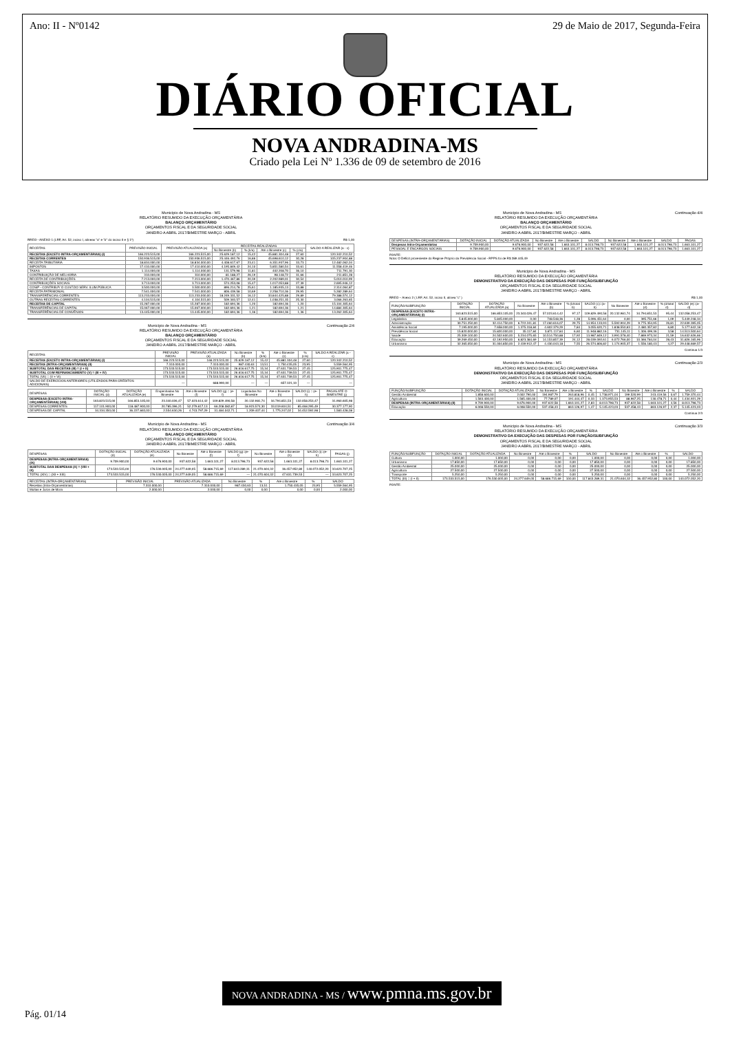Ano: II - Nº0142 29 de Maio de 2017, Segunda-Feira
DIÁRIO OFICIAL
NOVA ANDRADINA-MS
Criado pela Lei Nº 1.336 de 09 de setembro de 2016
Município de Nova Andradina - MS
RELATÓRIO RESUMIDO DA EXECUÇÃO ORÇAMENTÁRIA
BALANÇO ORÇAMENTÁRIO
ORÇAMENTOS FISCAL E DA SEGURIDADE SOCIAL
JANEIRO A ABRIL 2017/BIMESTRE MARÇO - ABRIL
RREO - ANEXO 1 (LRF, Art. 52, inciso I, alíneas "a" e "b" do inciso II e § 1º) R$ 1,00
| RECEITAS | PREVISÃO INICIAL | PREVISÃO ATUALIZADA (a) | RECEITAS REALIZADAS | | | | SALDO A REALIZAR (a - c) |
| --- | --- | --- | --- | --- | --- | --- | --- |
| | | | No Bimestre (b) | % (b/a) | Até o Bimestre (c) | % (c/a) | |
| RECEITAS (EXCETO INTRA-ORÇAMENTÁRIAS) (I) | 166.223.515,00 | 166.223.515,00 | 25.629.187,12 | 15,42 | 45.881.304,48 | 27,60 | 120.342.210,52 |
| RECEITAS CORRENTES | 150.936.515,00 | 150.936.515,00 | 25.446.492,76 | 16,86 | 45.698.610,12 | 30,28 | 105.237.904,88 |
| RECEITA TRIBUTÁRIA | 18.834.000,00 | 18.834.000,00 | 4.408.617,67 | 23,41 | 6.351.937,96 | 33,73 | 12.482.062,04 |
| IMPOSTOS | 17.410.000,00 | 17.410.000,00 | 4.195.849,42 | 24,10 | 5.851.580,54 | 33,61 | 11.558.419,46 |
| TAXAS | 1.114.000,00 | 1.114.000,00 | 131.579,98 | 11,81 | 402.208,70 | 36,10 | 711.791,30 |
| CONTRIBUIÇÃO DE MELHORIA | 310.000,00 | 310.000,00 | 81.188,27 | 26,19 | 98.148,72 | 31,66 | 211.851,28 |
| RECEITA DE CONTRIBUIÇÕES | 7.213.000,00 | 7.213.000,00 | 1.470.467,86 | 20,39 | 2.202.989,01 | 30,54 | 5.010.010,99 |
| CONTRIBUIÇÕES SOCIAIS | 3.713.000,00 | 3.713.000,00 | 574.253,08 | 15,47 | 1.017.053,88 | 27,39 | 2.695.946,12 |
| COSIP - CONTRIB.P/ O CUST.DO SERV. ILUM.PÚBLICA | 3.500.000,00 | 3.500.000,00 | 896.214,78 | 25,61 | 1.185.935,13 | 33,88 | 2.314.064,87 |
| RECEITA PATRIMONIAL | 7.541.000,00 | 7.541.000,00 | 806.439,58 | 10,69 | 2.258.710,36 | 29,95 | 5.282.289,64 |
| TRANSFERÊNCIAS CORRENTES | 113.233.000,00 | 113.233.000,00 | 18.249.331,52 | 16,12 | 33.844.425,88 | 29,89 | 79.388.574,12 |
| OUTRAS RECEITAS CORRENTES | 4.104.515,00 | 4.104.515,00 | 509.340,57 | 12,41 | 1.038.251,35 | 25,30 | 3.066.263,65 |
| RECEITAS DE CAPITAL | 15.287.000,00 | 15.287.000,00 | 182.694,36 | 1,20 | 182.694,36 | 1,20 | 15.104.305,64 |
| TRANSFERÊNCIAS DE CAPITAL | 15.067.000,00 | 15.067.000,00 | 182.694,36 | 1,21 | 182.694,36 | 1,21 | 14.884.305,64 |
| TRANSFERÊNCIAS DE CONVÊNIOS | 13.445.000,00 | 13.445.000,00 | 182.694,36 | 1,36 | 182.694,36 | 1,36 | 13.262.305,64 |
Município de Nova Andradina - MS Continuação 2/4
RELATÓRIO RESUMIDO DA EXECUÇÃO ORÇAMENTÁRIA
BALANÇO ORÇAMENTÁRIO
ORÇAMENTOS FISCAL E DA SEGURIDADE SOCIAL
JANEIRO A ABRIL 2017/BIMESTRE MARÇO - ABRIL
| RECEITAS | PREVISÃO INICIAL | PREVISÃO ATUALIZADA (a) | No Bimestre (b) | % (b/a) | Até o Bimestre (c) | % (c/a) | SALDO A REALIZAR (a - c) |
| --- | --- | --- | --- | --- | --- | --- | --- |
| RECEITAS (EXCETO INTRA-ORÇAMENTÁRIAS) (I) | 166.223.515,00 | 166.223.515,00 | 25.629.187,12 | 15,42 | 45.881.304,48 | 27,60 | 120.342.210,52 |
| RECEITAS (INTRA-ORÇAMENTÁRIAS) (II) | 7.310.000,00 | 7.310.000,00 | 987.430,63 | 13,51 | 1.750.435,05 | 23,95 | 5.559.564,95 |
| SUBTOTAL DAS RECEITAS (III) = (I + II) | 173.533.515,00 | 173.533.515,00 | 26.616.617,75 | 15,34 | 47.631.739,53 | 27,45 | 125.901.775,47 |
| SUBTOTAL COM REFINANCIAMENTO (V) = (III + IV) | 173.533.515,00 | 173.533.515,00 | 26.616.617,75 | 15,34 | 47.631.739,53 | 27,45 | 125.901.775,47 |
| TOTAL (VII) = (V + VI) | 173.533.515,00 | 173.533.515,00 | 26.616.617,75 | 15,34 | 47.631.739,53 | 27,45 | 125.901.775,47 |
| SALDO DE EXERCÍCIOS ANTERIORES (UTILIZADOS PARA CRÉDITOS ADICIONAIS) | — | 688.990,00 | — | — | 657.321,10 | — | — |
| DESPESAS | DOTAÇÃO INICIAL (d) | DOTAÇÃO ATUALIZADA (e) | Empenhadas No Bimestre | Até o Bimestre (f) | SALDO (g) = (e-f) | Liquidadas No Bimestre | Até o Bimestre (h) | SALDO (i) = (e-h) | PAGAS ATÉ O BIMESTRE (j) |
| --- | --- | --- | --- | --- | --- | --- | --- | --- | --- |
| DESPESAS (EXCETO INTRA-ORÇAMENTÁRIAS) (VIII) | 163.823.515,00 | 166.853.105,00 | 23.340.026,47 | 57.023.614,42 | 109.829.490,58 | 20.132.981,74 | 34.794.851,53 | 132.058.253,47 | 31.960.605,98 |
| DESPESAS CORRENTES | 117.101.900,00 | 118.487.900,00 | 20.785.396,21 | 52.279.817,13 | 66.208.082,87 | 18.923.574,30 | 33.019.604,51 | 85.468.295,49 | 30.377.177,90 |
| DESPESAS DE CAPITAL | 34.334.350,00 | 36.227.840,00 | 2.554.630,26 | 4.743.797,29 | 31.484.042,71 | 1.209.407,44 | 1.775.247,02 | 34.452.592,98 | 1.583.428,08 |
Município de Nova Andradina - MS Continuação 3/4
RELATÓRIO RESUMIDO DA EXECUÇÃO ORÇAMENTÁRIA
BALANÇO ORÇAMENTÁRIO
ORÇAMENTOS FISCAL E DA SEGURIDADE SOCIAL
JANEIRO A ABRIL 2017/BIMESTRE MARÇO - ABRIL
| DESPESAS | DOTAÇÃO INICIAL (d) | DOTAÇÃO ATUALIZADA (e) | No Bimestre | Até o Bimestre (f) | SALDO (g)=(e-f) | No Bimestre | Até o Bimestre (h) | SALDO (i)=(e-h) | PAGAS (j) |
| --- | --- | --- | --- | --- | --- | --- | --- | --- | --- |
| DESPESAS (INTRA-ORÇAMENTÁRIAS) (IX) | 9.709.900,00 | 9.676.900,00 | 937.622,58 | 1.663.101,27 | 8.013.798,73 | 937.622,58 | 1.663.101,27 | 8.013.798,73 | 1.663.101,27 |
| SUBTOTAL DAS DESPESAS (X) = (VIII + IX) | 173.533.515,00 | 176.530.005,00 | 24.277.649,05 | 58.686.715,69 | 117.843.289,31 | 21.070.604,32 | 36.457.952,80 | 140.072.052,20 | 33.623.707,25 |
| TOTAL (XIV) = (XII + XIII) | 173.533.515,00 | 176.530.005,00 | 24.277.649,05 | 58.686.715,69 | — | 21.070.604,32 | 47.631.739,53 | — | 33.623.707,25 |
| RECEITAS (INTRA-ORÇAMENTÁRIAS) | PREVISÃO INICIAL | PREVISÃO ATUALIZADA | No Bimestre | % | Até o Bimestre | % | SALDO |
| --- | --- | --- | --- | --- | --- | --- | --- |
| Receitas (Intra-Orçamentárias) | 7.310.000,00 | 7.310.000,00 | 987.430,63 | 13,51 | 1.750.435,05 | 23,95 | 5.559.564,95 |
| Multas e Juros de Mora | 2.000,00 | 2.000,00 | 0,00 | 0,00 | 0,00 | 0,00 | 2.000,00 |
Município de Nova Andradina - MS Continuação 4/4
RELATÓRIO RESUMIDO DA EXECUÇÃO ORÇAMENTÁRIA
BALANÇO ORÇAMENTÁRIO
ORÇAMENTOS FISCAL E DA SEGURIDADE SOCIAL
JANEIRO A ABRIL 2017/BIMESTRE MARÇO - ABRIL
| DESPESAS (INTRA-ORÇAMENTÁRIAS) | DOTAÇÃO INICIAL | DOTAÇÃO ATUALIZADA | No Bimestre | Até o Bimestre | SALDO | No Bimestre | Até o Bimestre | SALDO | PAGAS |
| --- | --- | --- | --- | --- | --- | --- | --- | --- | --- |
| Despesas Intra-Orçamentárias | 9.709.900,00 | 9.676.900,00 | 937.622,58 | 1.663.101,27 | 8.013.798,73 | 937.622,58 | 1.663.101,27 | 8.013.798,73 | 1.663.101,27 |
| PESSOAL E ENCARGOS SOCIAIS | 9.709.900,00 | 9.676.900,00 | 937.622,58 | 1.663.101,27 | 8.013.798,73 | 937.622,58 | 1.663.101,27 | 8.013.798,73 | 1.663.101,27 |
FONTE:
Nota: O Déficit proveniente do Regime Próprio da Previdência Social - RPPS foi de R$ 289.445,49
Município de Nova Andradina - MS
RELATÓRIO RESUMIDO DA EXECUÇÃO ORÇAMENTÁRIA
DEMONSTRATIVO DA EXECUÇÃO DAS DESPESAS POR FUNÇÃO/SUBFUNÇÃO
ORÇAMENTOS FISCAL E DA SEGURIDADE SOCIAL
JANEIRO A ABRIL 2017/BIMESTRE MARÇO - ABRIL
RREO – Anexo 2 ( LRF, Art. 52, inciso II, alínea "c" ) R$ 1,00
| FUNÇÃO/SUBFUNÇÃO | DOTAÇÃO INICIAL | DOTAÇÃO ATUALIZADA (a) | No Bimestre | Até o Bimestre (b) | % (b/total b) | SALDO (c)=(a-b) | No Bimestre | Até o Bimestre (d) | % (d/total d) | SALDO (e)=(a-d) |
| --- | --- | --- | --- | --- | --- | --- | --- | --- | --- | --- |
| DESPESAS (EXCETO INTRA-ORÇAMENTÁRIAS) (I) | 163.823.515,00 | 166.853.105,00 | 23.340.026,47 | 57.023.614,42 | 97,17 | 109.829.490,58 | 20.132.981,74 | 34.794.851,53 | 95,44 | 132.058.253,47 |
| Legislativa | 5.845.000,00 | 5.845.000,00 | 0,00 | 748.548,36 | 1,28 | 5.096.451,64 | 0,00 | 395.751,66 | 1,09 | 5.449.248,34 |
| Administração | 30.751.250,00 | 32.414.750,00 | 6.722.241,81 | 17.460.616,07 | 29,75 | 14.954.133,93 | 5.592.904,29 | 9.775.354,95 | 26,81 | 22.639.395,05 |
| Assistência Social | 7.195.000,00 | 7.658.000,00 | 1.375.318,84 | 4.602.379,29 | 7,84 | 3.055.620,71 | 1.838.550,63 | 2.480.357,82 | 6,80 | 5.177.642,18 |
| Previdência Social | 15.820.000,00 | 15.820.000,00 | 35.117,84 | 3.871.117,84 | 6,60 | 11.948.882,16 | 731.145,11 | 1.306.499,36 | 3,58 | 14.513.500,64 |
| Saúde | 25.309.100,00 | 24.502.600,00 | 5.234.075,65 | 10.514.750,88 | 17,92 | 13.987.849,12 | 3.991.578,40 | 7.869.973,34 | 21,59 | 16.632.626,66 |
| Educação | 39.269.450,00 | 42.192.950,00 | 6.823.384,69 | 14.153.857,39 | 24,12 | 28.039.092,61 | 6.072.766,00 | 10.366.784,04 | 28,43 | 31.826.165,96 |
| Urbanismo | 32.365.050,00 | 31.004.850,00 | 2.439.912,47 | 4.430.043,18 | 7,55 | 26.574.806,82 | 1.174.905,37 | 1.556.180,43 | 4,27 | 29.448.669,57 |
Continua 1/3
Município de Nova Andradina - MS Continuação 2/3
RELATÓRIO RESUMIDO DA EXECUÇÃO ORÇAMENTÁRIA
DEMONSTRATIVO DA EXECUÇÃO DAS DESPESAS POR FUNÇÃO/SUBFUNÇÃO
ORÇAMENTOS FISCAL E DA SEGURIDADE SOCIAL
JANEIRO A ABRIL 2017/BIMESTRE MARÇO - ABRIL
| FUNÇÃO/SUBFUNÇÃO | DOTAÇÃO INICIAL | DOTAÇÃO ATUALIZADA | No Bimestre | Até o Bimestre | % | SALDO | No Bimestre | Até o Bimestre | % | SALDO |
| --- | --- | --- | --- | --- | --- | --- | --- | --- | --- | --- |
| Gestão Ambiental | 1.858.600,00 | 2.002.790,00 | 194.987,79 | 263.818,96 | 0,45 | 1.738.971,04 | 199.520,99 | 243.419,56 | 0,67 | 1.759.370,44 |
| Agricultura | 1.563.400,00 | 1.565.400,00 | 77.789,07 | 191.444,47 | 0,33 | 1.373.955,53 | 88.967,25 | 130.478,71 | 0,44 | 1.434.921,29 |
| DESPESAS (INTRA-ORÇAMENTÁRIAS) (II) | 9.709.900,00 | 9.676.900,00 | 937.622,58 | 1.663.101,27 | 2,83 | 8.013.798,73 | 937.622,58 | 1.663.101,27 | 4,56 | 8.013.798,73 |
| Educação | 6.008.550,00 | 6.008.550,00 | 537.458,43 | 863.126,97 | 1,47 | 5.145.423,03 | 537.458,43 | 863.126,97 | 2,37 | 5.145.423,03 |
Continua 2/3
Município de Nova Andradina - MS Continuação 3/3
RELATÓRIO RESUMIDO DA EXECUÇÃO ORÇAMENTÁRIA
DEMONSTRATIVO DA EXECUÇÃO DAS DESPESAS POR FUNÇÃO/SUBFUNÇÃO
ORÇAMENTOS FISCAL E DA SEGURIDADE SOCIAL
JANEIRO A ABRIL 2017/BIMESTRE MARÇO - ABRIL
| FUNÇÃO/SUBFUNÇÃO | DOTAÇÃO INICIAL | DOTAÇÃO ATUALIZADA | No Bimestre | Até o Bimestre | % | SALDO | No Bimestre | Até o Bimestre | % | SALDO |
| --- | --- | --- | --- | --- | --- | --- | --- | --- | --- | --- |
| Cultura | 1.000,00 | 1.000,00 | 0,00 | 0,00 | 0,00 | 1.000,00 | 0,00 | 0,00 | 0,00 | 1.000,00 |
| Urbanismo | 17.850,00 | 17.850,00 | 0,00 | 0,00 | 0,00 | 17.850,00 | 0,00 | 0,00 | 0,00 | 17.850,00 |
| Gestão Ambiental | 25.000,00 | 25.000,00 | 0,00 | 0,00 | 0,00 | 25.000,00 | 0,00 | 0,00 | 0,00 | 25.000,00 |
| Agricultura | 27.500,00 | 27.500,00 | 0,00 | 0,00 | 0,00 | 27.500,00 | 0,00 | 0,00 | 0,00 | 27.500,00 |
| Transporte | 5.250,00 | 5.250,00 | 0,00 | 0,00 | 0,00 | 5.250,00 | 0,00 | 0,00 | 0,00 | 5.250,00 |
| TOTAL (III) = (I + II) | 173.533.515,00 | 176.530.005,00 | 24.277.649,05 | 58.686.715,69 | 100,00 | 117.843.289,31 | 21.070.604,32 | 36.457.952,80 | 100,00 | 140.072.052,20 |
FONTE:
NOVA ANDRADINA - MS / www.pmna.ms.gov.br
Pág. 01/14